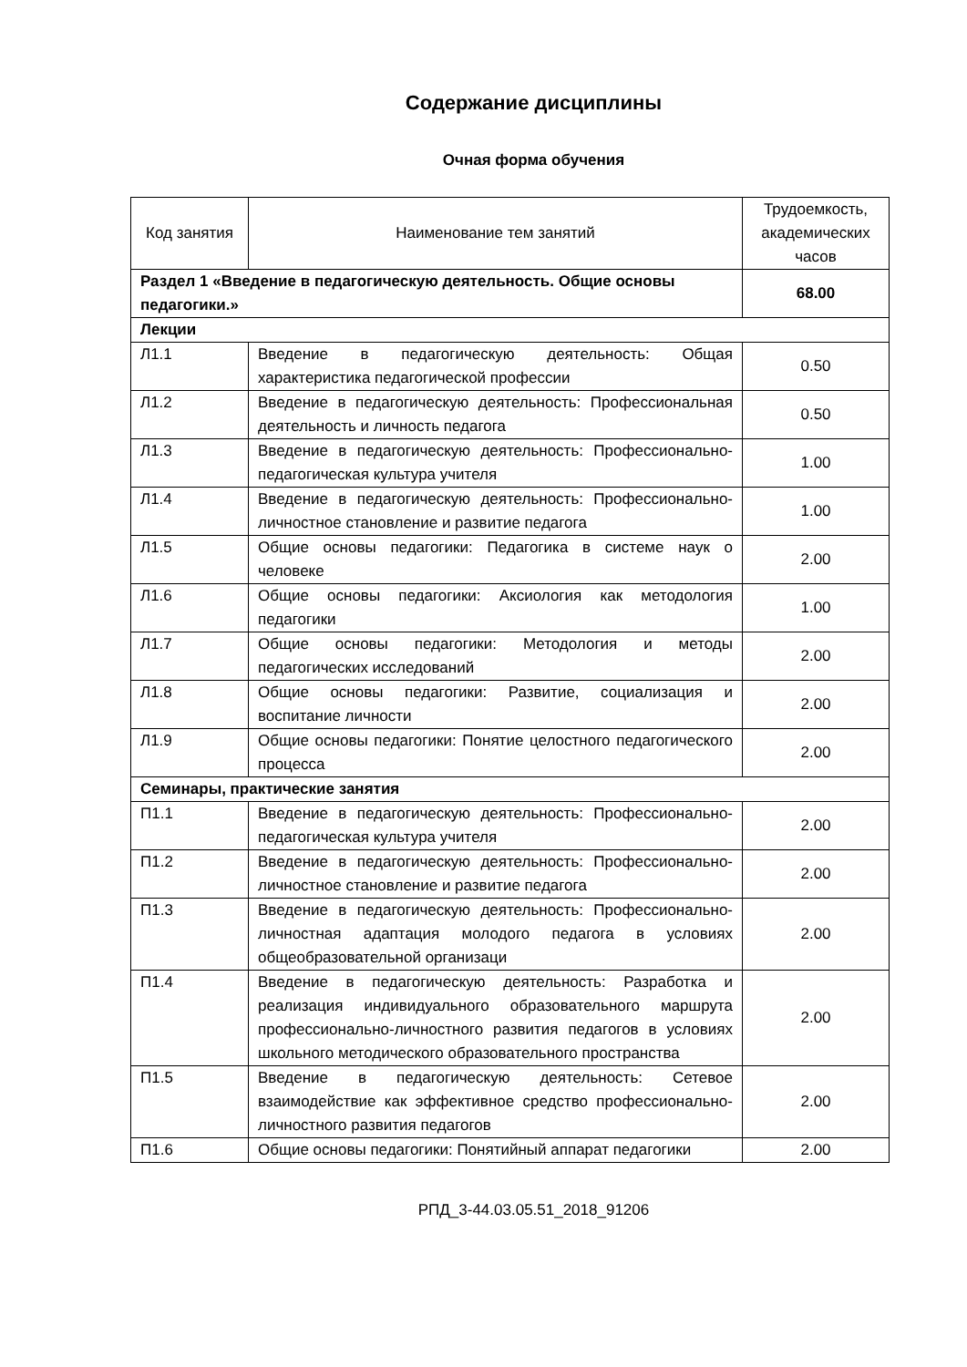Содержание дисциплины
Очная форма обучения
| Код занятия | Наименование тем занятий | Трудоемкость, академических часов |
| --- | --- | --- |
| Раздел 1 «Введение в педагогическую деятельность. Общие основы педагогики.» | | 68.00 |
| Лекции | | |
| Л1.1 | Введение в педагогическую деятельность: Общая характеристика педагогической профессии | 0.50 |
| Л1.2 | Введение в педагогическую деятельность: Профессиональная деятельность и личность педагога | 0.50 |
| Л1.3 | Введение в педагогическую деятельность: Профессионально-педагогическая культура учителя | 1.00 |
| Л1.4 | Введение в педагогическую деятельность: Профессионально-личностное становление и развитие педагога | 1.00 |
| Л1.5 | Общие основы педагогики: Педагогика в системе наук о человеке | 2.00 |
| Л1.6 | Общие основы педагогики: Аксиология как методология педагогики | 1.00 |
| Л1.7 | Общие основы педагогики: Методология и методы педагогических исследований | 2.00 |
| Л1.8 | Общие основы педагогики: Развитие, социализация и воспитание личности | 2.00 |
| Л1.9 | Общие основы педагогики: Понятие целостного педагогического процесса | 2.00 |
| Семинары, практические занятия | | |
| П1.1 | Введение в педагогическую деятельность: Профессионально-педагогическая культура учителя | 2.00 |
| П1.2 | Введение в педагогическую деятельность: Профессионально-личностное становление и развитие педагога | 2.00 |
| П1.3 | Введение в педагогическую деятельность: Профессионально-личностная адаптация молодого педагога в условиях общеобразовательной организаци | 2.00 |
| П1.4 | Введение в педагогическую деятельность: Разработка и реализация индивидуального образовательного маршрута профессионально-личностного развития педагогов в условиях школьного методического образовательного пространства | 2.00 |
| П1.5 | Введение в педагогическую деятельность: Сетевое взаимодействие как эффективное средство профессионально-личностного развития педагогов | 2.00 |
| П1.6 | Общие основы педагогики: Понятийный аппарат педагогики | 2.00 |
РПД_3-44.03.05.51_2018_91206